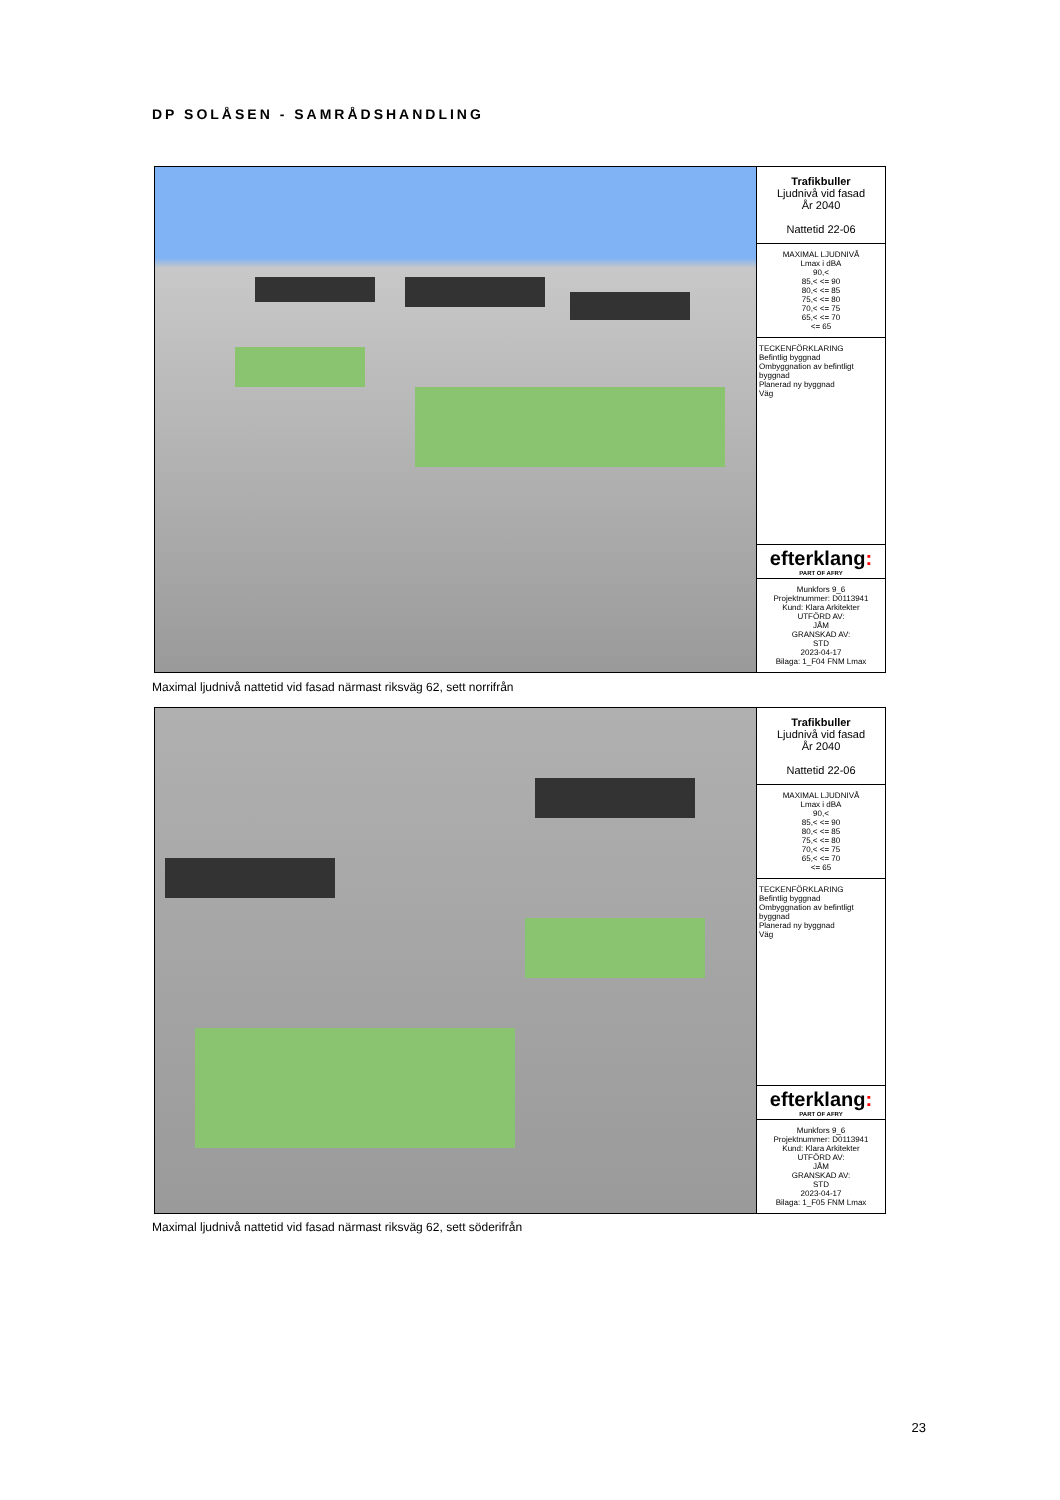DP SOLÅSEN - SAMRÅDSHANDLING
Trafikbuller
Ljudnivå vid fasad
År 2040
Nattetid 22-06
MAXIMAL LJUDNIVÅ
Lmax i dBA
90,<
85,< <= 90
80,< <= 85
75,< <= 80
70,< <= 75
65,< <= 70
<= 65
TECKENFÖRKLARING
Befintlig byggnad
Ombyggnation av befintligt byggnad
Planerad ny byggnad
Väg
efterklang:
PART OF AFRY
Munkfors 9_6
Projektnummer: D0113941
Kund: Klara Arkitekter
UTFÖRD AV:
JÅM
GRANSKAD AV:
STD
2023-04-17
Bilaga: 1_F04 FNM Lmax
Maximal ljudnivå nattetid vid fasad närmast riksväg 62, sett norrifrån
Trafikbuller
Ljudnivå vid fasad
År 2040
Nattetid 22-06
MAXIMAL LJUDNIVÅ
Lmax i dBA
90,<
85,< <= 90
80,< <= 85
75,< <= 80
70,< <= 75
65,< <= 70
<= 65
TECKENFÖRKLARING
Befintlig byggnad
Ombyggnation av befintligt byggnad
Planerad ny byggnad
Väg
efterklang:
PART OF AFRY
Munkfors 9_6
Projektnummer: D0113941
Kund: Klara Arkitekter
UTFÖRD AV:
JÅM
GRANSKAD AV:
STD
2023-04-17
Bilaga: 1_F05 FNM Lmax
Maximal ljudnivå nattetid vid fasad närmast riksväg 62, sett söderifrån
23